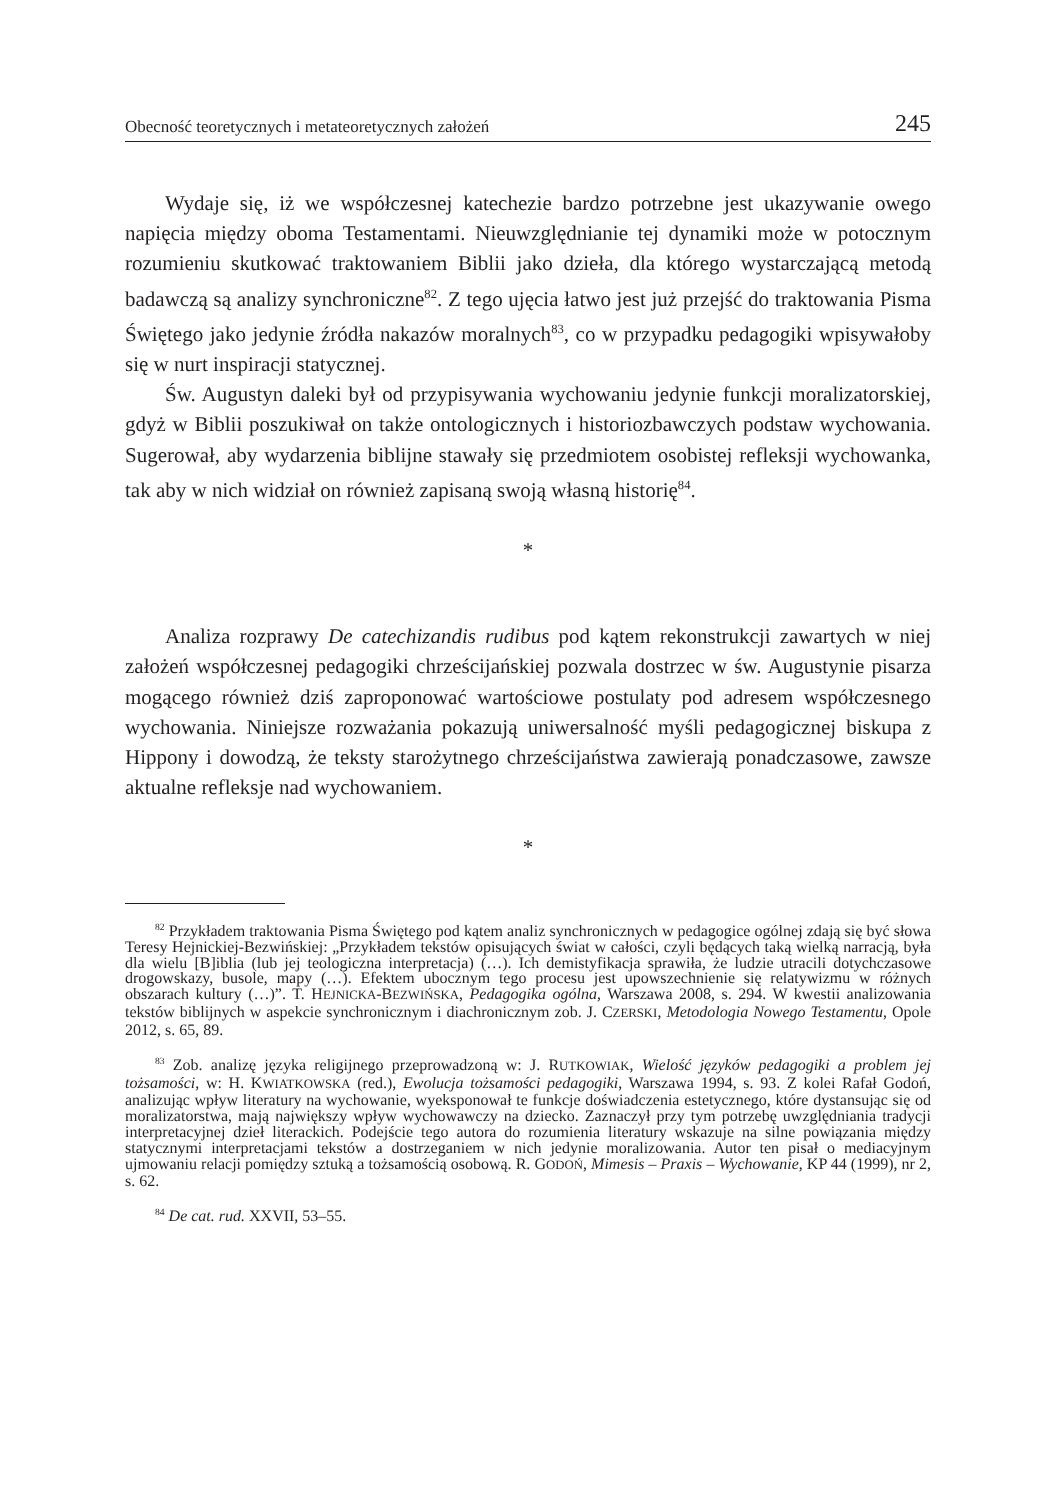Obecność teoretycznych i metateoretycznych założeń 245
Wydaje się, iż we współczesnej katechezie bardzo potrzebne jest ukazywanie owego napięcia między oboma Testamentami. Nieuwzględnianie tej dynamiki może w potocznym rozumieniu skutkować traktowaniem Biblii jako dzieła, dla którego wystarczającą metodą badawczą są analizy synchroniczne<sup>82</sup>. Z tego ujęcia łatwo jest już przejść do traktowania Pisma Świętego jako jedynie źródła nakazów moralnych<sup>83</sup>, co w przypadku pedagogiki wpisywałoby się w nurt inspiracji statycznej.
Św. Augustyn daleki był od przypisywania wychowaniu jedynie funkcji moralizatorskiej, gdyż w Biblii poszukiwał on także ontologicznych i historiozbawczych podstaw wychowania. Sugerował, aby wydarzenia biblijne stawały się przedmiotem osobistej refleksji wychowanka, tak aby w nich widział on również zapisaną swoją własną historię<sup>84</sup>.
*
Analiza rozprawy De catechizandis rudibus pod kątem rekonstrukcji zawartych w niej założeń współczesnej pedagogiki chrześcijańskiej pozwala dostrzec w św. Augustynie pisarza mogącego również dziś zaproponować wartościowe postulaty pod adresem współczesnego wychowania. Niniejsze rozważania pokazują uniwersalność myśli pedagogicznej biskupa z Hippony i dowodzą, że teksty starożytnego chrześcijaństwa zawierają ponadczasowe, zawsze aktualne refleksje nad wychowaniem.
*
<sup>82</sup> Przykładem traktowania Pisma Świętego pod kątem analiz synchronicznych w pedagogice ogólnej zdają się być słowa Teresy Hejnickiej-Bezwińskiej: „Przykładem tekstów opisujących świat w całości, czyli będących taką wielką narracją, była dla wielu [B]iblia (lub jej teologiczna interpretacja) (…). Ich demistyfikacja sprawiła, że ludzie utracili dotychczasowe drogowskazy, busole, mapy (…). Efektem ubocznym tego procesu jest upowszechnienie się relatywizmu w różnych obszarach kultury (…)”. T. HEJNICKA-BEZWIŃSKA, Pedagogika ogólna, Warszawa 2008, s. 294. W kwestii analizowania tekstów biblijnych w aspekcie synchronicznym i diachronicznym zob. J. CZERSKI, Metodologia Nowego Testamentu, Opole 2012, s. 65, 89.
<sup>83</sup> Zob. analizę języka religijnego przeprowadzoną w: J. RUTKOWIAK, Wielość języków pedagogiki a problem jej tożsamości, w: H. KWIATKOWSKA (red.), Ewolucja tożsamości pedagogiki, Warszawa 1994, s. 93. Z kolei Rafał Godoń, analizując wpływ literatury na wychowanie, wyeksponował te funkcje doświadczenia estetycznego, które dystansując się od moralizatorstwa, mają największy wpływ wychowawczy na dziecko. Zaznaczył przy tym potrzebę uwzględniania tradycji interpretacyjnej dzieł literackich. Podejście tego autora do rozumienia literatury wskazuje na silne powiązania między statycznymi interpretacjami tekstów a dostrzeganiem w nich jedynie moralizowania. Autor ten pisał o mediacyjnym ujmowaniu relacji pomiędzy sztuką a tożsamością osobową. R. GODOŃ, Mimesis – Praxis – Wychowanie, KP 44 (1999), nr 2, s. 62.
<sup>84</sup> De cat. rud. XXVII, 53–55.